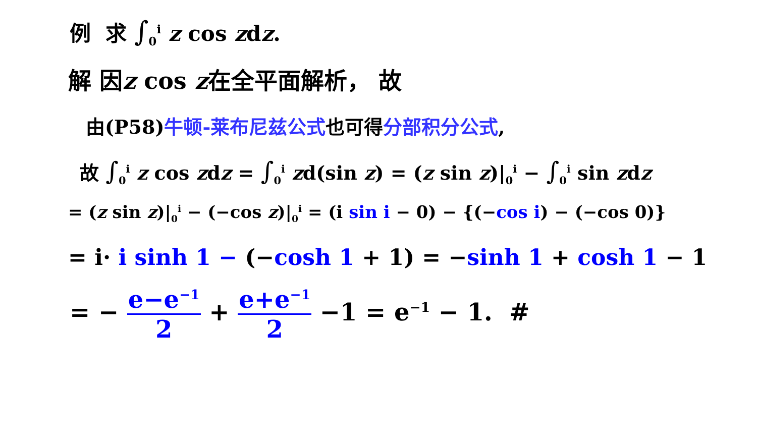例 求 ∫<sub>0</sub><sup>i</sup> z cos zdz.
解 因z cos z在全平面解析， 故
由(P58)牛顿-莱布尼兹公式也可得分部积分公式,
故 ∫<sub>0</sub><sup>i</sup> z cos zdz = ∫<sub>0</sub><sup>i</sup> zd(sin z) = (z sin z)|<sub>0</sub><sup>i</sup> − ∫<sub>0</sub><sup>i</sup> sin zdz
= (z sin z)|<sub>0</sub><sup>i</sup> − (−cos z)|<sub>0</sub><sup>i</sup> = (i sin i − 0) − {(−cos i) − (−cos 0)}
= i· i sinh 1 − (−cosh 1 + 1) = −sinh 1 + cosh 1 − 1
= − e−e<sup>−1</sup> 2 + e+e<sup>−1</sup> 2 −1 = e<sup>−1</sup> − 1. #